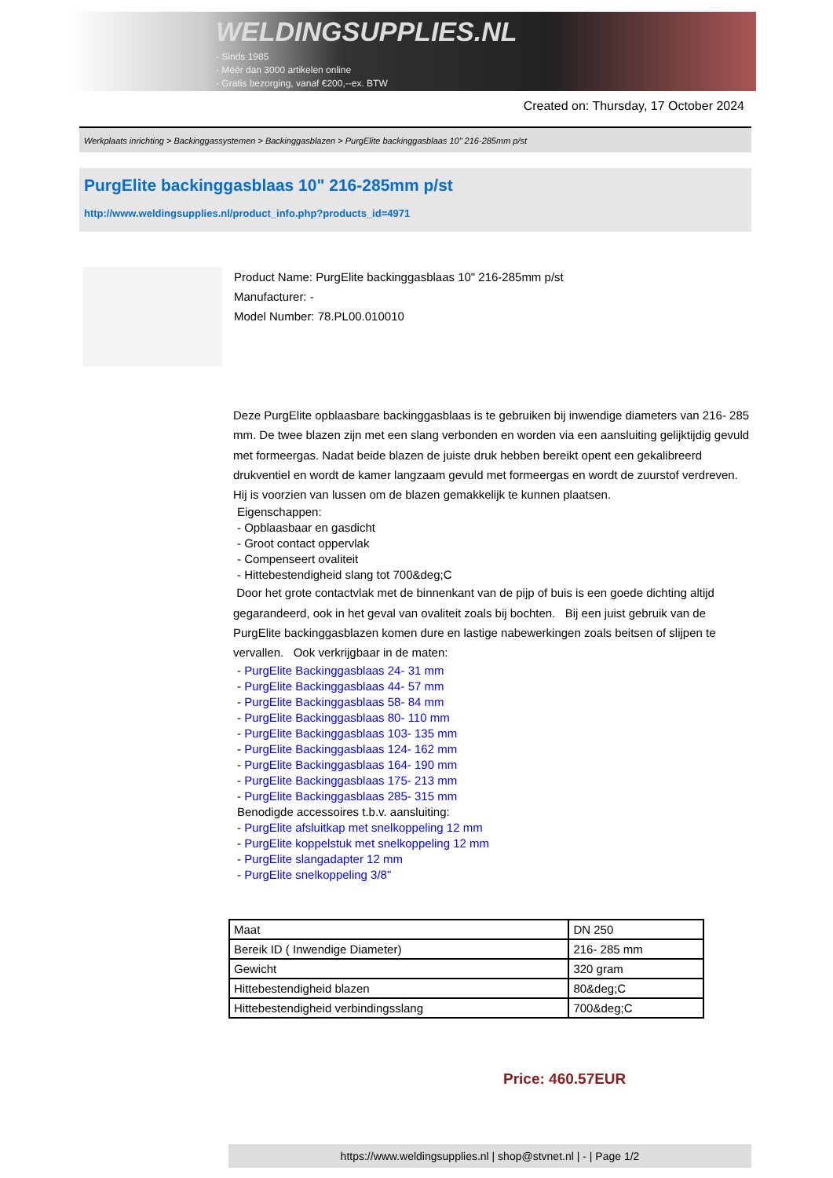WELDINGSUPPLIES.NL
- Sinds 1985
- Méér dan 3000 artikelen online
- Gratis bezorging, vanaf €200,--ex. BTW
Created on: Thursday, 17 October 2024
Werkplaats inrichting > Backinggassystemen > Backinggasblazen > PurgElite backinggasblaas 10" 216-285mm p/st
PurgElite backinggasblaas 10" 216-285mm p/st
http://www.weldingsupplies.nl/product_info.php?products_id=4971
Product Name: PurgElite backinggasblaas 10" 216-285mm p/st
Manufacturer: -
Model Number: 78.PL00.010010
Deze PurgElite opblaasbare backinggasblaas is te gebruiken bij inwendige diameters van 216- 285 mm. De twee blazen zijn met een slang verbonden en worden via een aansluiting gelijktijdig gevuld met formeergas. Nadat beide blazen de juiste druk hebben bereikt opent een gekalibreerd drukventiel en wordt de kamer langzaam gevuld met formeergas en wordt de zuurstof verdreven. Hij is voorzien van lussen om de blazen gemakkelijk te kunnen plaatsen.
Eigenschappen:
- Opblaasbaar en gasdicht
- Groot contact oppervlak
- Compenseert ovaliteit
- Hittebestendigheid slang tot 700&deg;C
Door het grote contactvlak met de binnenkant van de pijp of buis is een goede dichting altijd gegarandeerd, ook in het geval van ovaliteit zoals bij bochten. Bij een juist gebruik van de PurgElite backinggasblazen komen dure en lastige nabewerkingen zoals beitsen of slijpen te vervallen. Ook verkrijgbaar in de maten:
- PurgElite Backinggasblaas 24- 31 mm
- PurgElite Backinggasblaas 44- 57 mm
- PurgElite Backinggasblaas 58- 84 mm
- PurgElite Backinggasblaas 80- 110 mm
- PurgElite Backinggasblaas 103- 135 mm
- PurgElite Backinggasblaas 124- 162 mm
- PurgElite Backinggasblaas 164- 190 mm
- PurgElite Backinggasblaas 175- 213 mm
- PurgElite Backinggasblaas 285- 315 mm
Benodigde accessoires t.b.v. aansluiting:
- PurgElite afsluitkap met snelkoppeling 12 mm
- PurgElite koppelstuk met snelkoppeling 12 mm
- PurgElite slangadapter 12 mm
- PurgElite snelkoppeling 3/8"
| Maat | DN 250 |
| Bereik ID ( Inwendige Diameter) | 216- 285 mm |
| Gewicht | 320 gram |
| Hittebestendigheid blazen | 80&deg;C |
| Hittebestendigheid verbindingsslang | 700&deg;C |
Price: 460.57EUR
https://www.weldingsupplies.nl | shop@stvnet.nl | - | Page 1/2